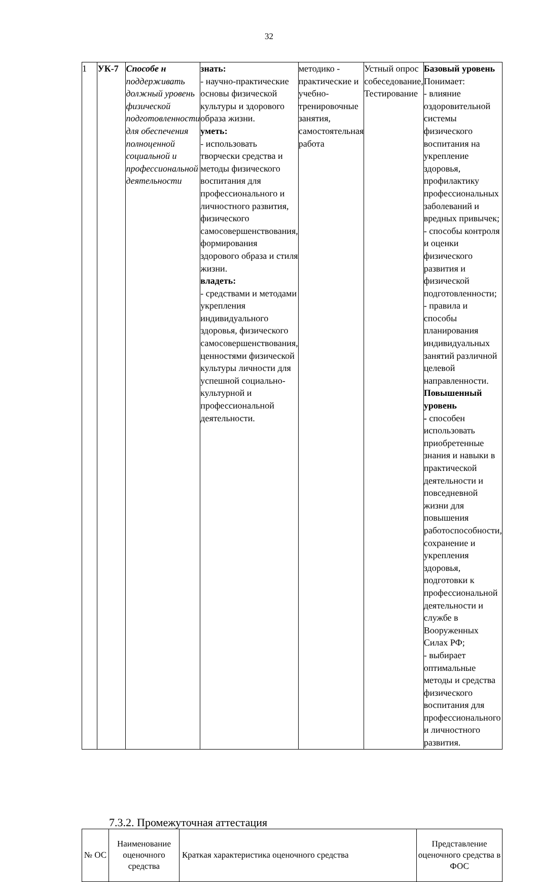32
| 1 | УК-7 | Способе н поддерживать должный уровень физической подготовленности для обеспечения полноценной социальной и профессиональной деятельности | знать: - научно-практические основы физической культуры и здорового образа жизни. уметь: - использовать творчески средства и методы физического воспитания для профессионального и личностного развития, физического самосовершенствования, формирования здорового образа и стиля жизни. владеть: - средствами и методами укрепления индивидуального здоровья, физического самосовершенствования, ценностями физической культуры личности для успешной социально-культурной и профессиональной деятельности. | методико - практические и учебно-тренировочные занятия, самостоятельная работа | Устный опрос собеседование, Тестирование | Базовый уровень Понимает: - влияние оздоровительной системы физического воспитания на укрепление здоровья, профилактику профессиональных заболеваний и вредных привычек; - способы контроля и оценки физического развития и физической подготовленности; - правила и способы планирования индивидуальных занятий различной целевой направленности. Повышенный уровень - способен использовать приобретенные знания и навыки в практической деятельности и повседневной жизни для повышения работоспособности, сохранение и укрепления здоровья, подготовки к профессиональной деятельности и службе в Вооруженных Силах РФ; - выбирает оптимальные методы и средства физического воспитания для профессионального и личностного развития. |
7.3.2. Промежуточная аттестация
| № ОС | Наименование оценочного средства | Краткая характеристика оценочного средства | Представление оценочного средства в ФОС |